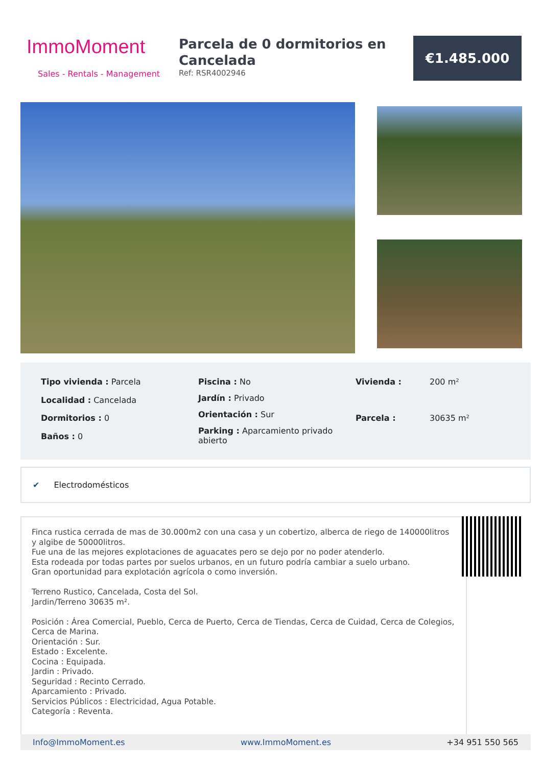ImmoMoment
Sales - Rentals - Management
Parcela de 0 dormitorios en Cancelada
Ref: RSR4002946
€1.485.000
| Tipo vivienda : Parcela |
| Localidad : Cancelada |
| Dormitorios : 0 |
| Baños : 0 |
| Piscina : No |
| Jardín : Privado |
| Orientación : Sur |
| Parking : Aparcamiento privado abierto |
| Vivienda : | 200 m² |
| Parcela : | 30635 m² |
✔ Electrodomésticos
Finca rustica cerrada de mas de 30.000m2 con una casa y un cobertizo, alberca de riego de 140000litros y algibe de 50000litros.
Fue una de las mejores explotaciones de aguacates pero se dejo por no poder atenderlo.
Esta rodeada por todas partes por suelos urbanos, en un futuro podría cambiar a suelo urbano.
Gran oportunidad para explotación agrícola o como inversión.
Terreno Rustico, Cancelada, Costa del Sol.
Jardin/Terreno 30635 m².
Posición : Área Comercial, Pueblo, Cerca de Puerto, Cerca de Tiendas, Cerca de Cuidad, Cerca de Colegios, Cerca de Marina.
Orientación : Sur.
Estado : Excelente.
Cocina : Equipada.
Jardin : Privado.
Seguridad : Recinto Cerrado.
Aparcamiento : Privado.
Servicios Públicos : Electricidad, Agua Potable.
Categoría : Reventa.
Info@ImmoMoment.es www.ImmoMoment.es +34 951 550 565